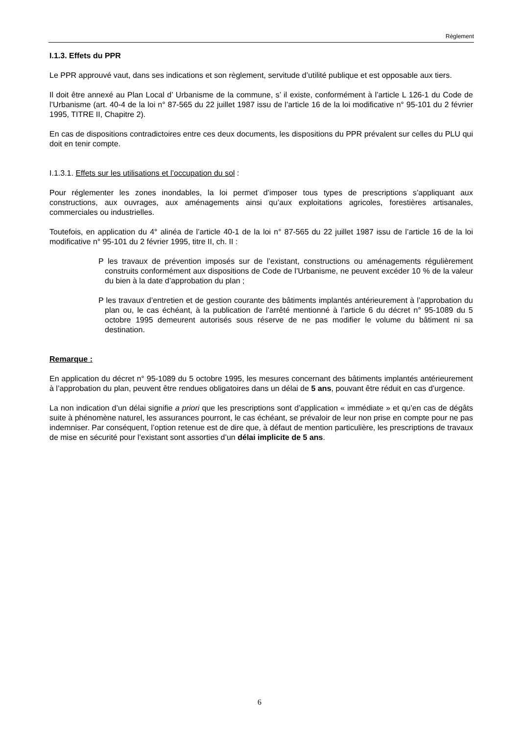Règlement
I.1.3. Effets du PPR
Le PPR approuvé vaut, dans ses indications et son règlement, servitude d’utilité publique et est opposable aux tiers.
Il doit être annexé au Plan Local d’ Urbanisme de la commune, s’ il existe, conformément à l’article L 126-1 du Code de l’Urbanisme (art. 40-4 de la loi n° 87-565 du 22 juillet 1987 issu de l’article 16 de la loi modificative n° 95-101 du 2 février 1995, TITRE II, Chapitre 2).
En cas de dispositions contradictoires entre ces deux documents, les dispositions du PPR prévalent sur celles du PLU qui doit en tenir compte.
I.1.3.1. Effets sur les utilisations et l’occupation du sol :
Pour réglementer les zones inondables, la loi permet d’imposer tous types de prescriptions s’appliquant aux constructions, aux ouvrages, aux aménagements ainsi qu’aux exploitations agricoles, forestières artisanales, commerciales ou industrielles.
Toutefois, en application du 4° alinéa de l’article 40-1 de la loi n° 87-565 du 22 juillet 1987 issu de l’article 16 de la loi modificative n° 95-101 du 2 février 1995, titre II, ch. II :
P les travaux de prévention imposés sur de l’existant, constructions ou aménagements régulièrement construits conformément aux dispositions de Code de l’Urbanisme, ne peuvent excéder 10 % de la valeur du bien à la date d’approbation du plan ;
P les travaux d’entretien et de gestion courante des bâtiments implantés antérieurement à l’approbation du plan ou, le cas échéant, à la publication de l’arrêté mentionné à l’article 6 du décret n° 95-1089 du 5 octobre 1995 demeurent autorisés sous réserve de ne pas modifier le volume du bâtiment ni sa destination.
Remarque :
En application du décret n° 95-1089 du 5 octobre 1995, les mesures concernant des bâtiments implantés antérieurement à l’approbation du plan, peuvent être rendues obligatoires dans un délai de 5 ans, pouvant être réduit en cas d’urgence.
La non indication d’un délai signifie a priori que les prescriptions sont d’application « immédiate » et qu’en cas de dégâts suite à phénomène naturel, les assurances pourront, le cas échéant, se prévaloir de leur non prise en compte pour ne pas indemniser. Par conséquent, l’option retenue est de dire que, à défaut de mention particulière, les prescriptions de travaux de mise en sécurité pour l’existant sont assorties d’un délai implicite de 5 ans.
6